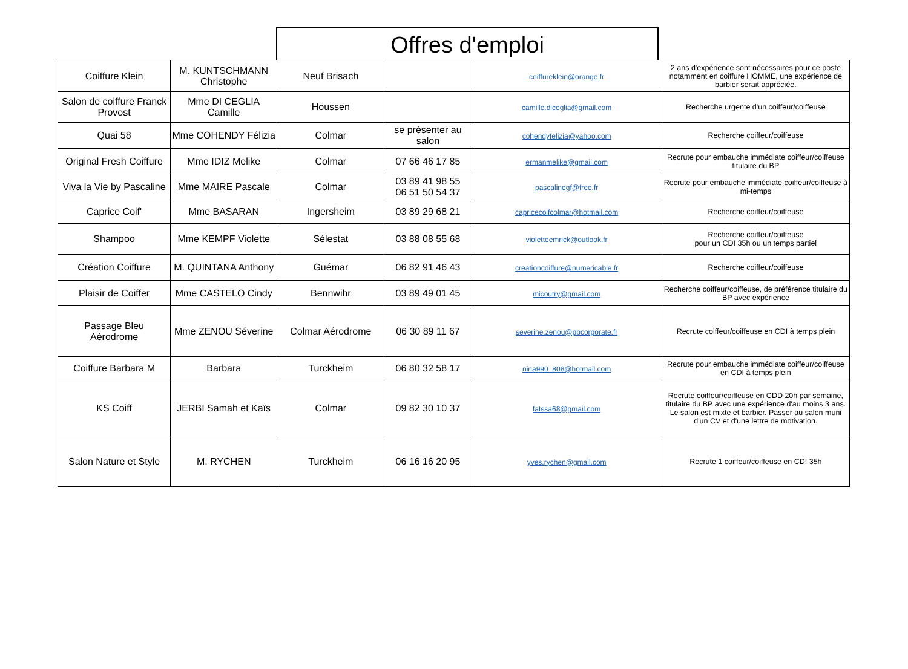Offres d'emploi
| Coiffure Klein | M. KUNTSCHMANN Christophe | Neuf Brisach | | coiffureklein@orange.fr | 2 ans d'expérience sont nécessaires pour ce poste notamment en coiffure HOMME, une expérience de barbier serait appréciée. |
| Salon de coiffure Franck Provost | Mme DI CEGLIA Camille | Houssen | | camille.diceglia@gmail.com | Recherche urgente d'un coiffeur/coiffeuse |
| Quai 58 | Mme COHENDY Félizia | Colmar | se présenter au salon | cohendyfelizia@yahoo.com | Recherche coiffeur/coiffeuse |
| Original Fresh Coiffure | Mme IDIZ Melike | Colmar | 07 66 46 17 85 | ermanmelike@gmail.com | Recrute pour embauche immédiate coiffeur/coiffeuse titulaire du BP |
| Viva la Vie by Pascaline | Mme MAIRE Pascale | Colmar | 03 89 41 98 55 06 51 50 54 37 | pascalinegf@free.fr | Recrute pour embauche immédiate coiffeur/coiffeuse à mi-temps |
| Caprice Coif' | Mme BASARAN | Ingersheim | 03 89 29 68 21 | capricecoifcolmar@hotmail.com | Recherche coiffeur/coiffeuse |
| Shampoo | Mme KEMPF Violette | Sélestat | 03 88 08 55 68 | violetteemrick@outlook.fr | Recherche coiffeur/coiffeuse pour un CDI 35h ou un temps partiel |
| Création Coiffure | M. QUINTANA Anthony | Guémar | 06 82 91 46 43 | creationcoiffure@numericable.fr | Recherche coiffeur/coiffeuse |
| Plaisir de Coiffer | Mme CASTELO Cindy | Bennwihr | 03 89 49 01 45 | micoutry@gmail.com | Recherche coiffeur/coiffeuse, de préférence titulaire du BP avec expérience |
| Passage Bleu Aérodrome | Mme ZENOU Séverine | Colmar Aérodrome | 06 30 89 11 67 | severine.zenou@pbcorporate.fr | Recrute coiffeur/coiffeuse en CDI à temps plein |
| Coiffure Barbara M | Barbara | Turckheim | 06 80 32 58 17 | nina990_808@hotmail.com | Recrute pour embauche immédiate coiffeur/coiffeuse en CDI à temps plein |
| KS Coiff | JERBI Samah et Kaïs | Colmar | 09 82 30 10 37 | fatssa68@gmail.com | Recrute coiffeur/coiffeuse en CDD 20h par semaine, titulaire du BP avec une expérience d'au moins 3 ans. Le salon est mixte et barbier. Passer au salon muni d'un CV et d'une lettre de motivation. |
| Salon Nature et Style | M. RYCHEN | Turckheim | 06 16 16 20 95 | yves.rychen@gmail.com | Recrute 1 coiffeur/coiffeuse en CDI 35h |